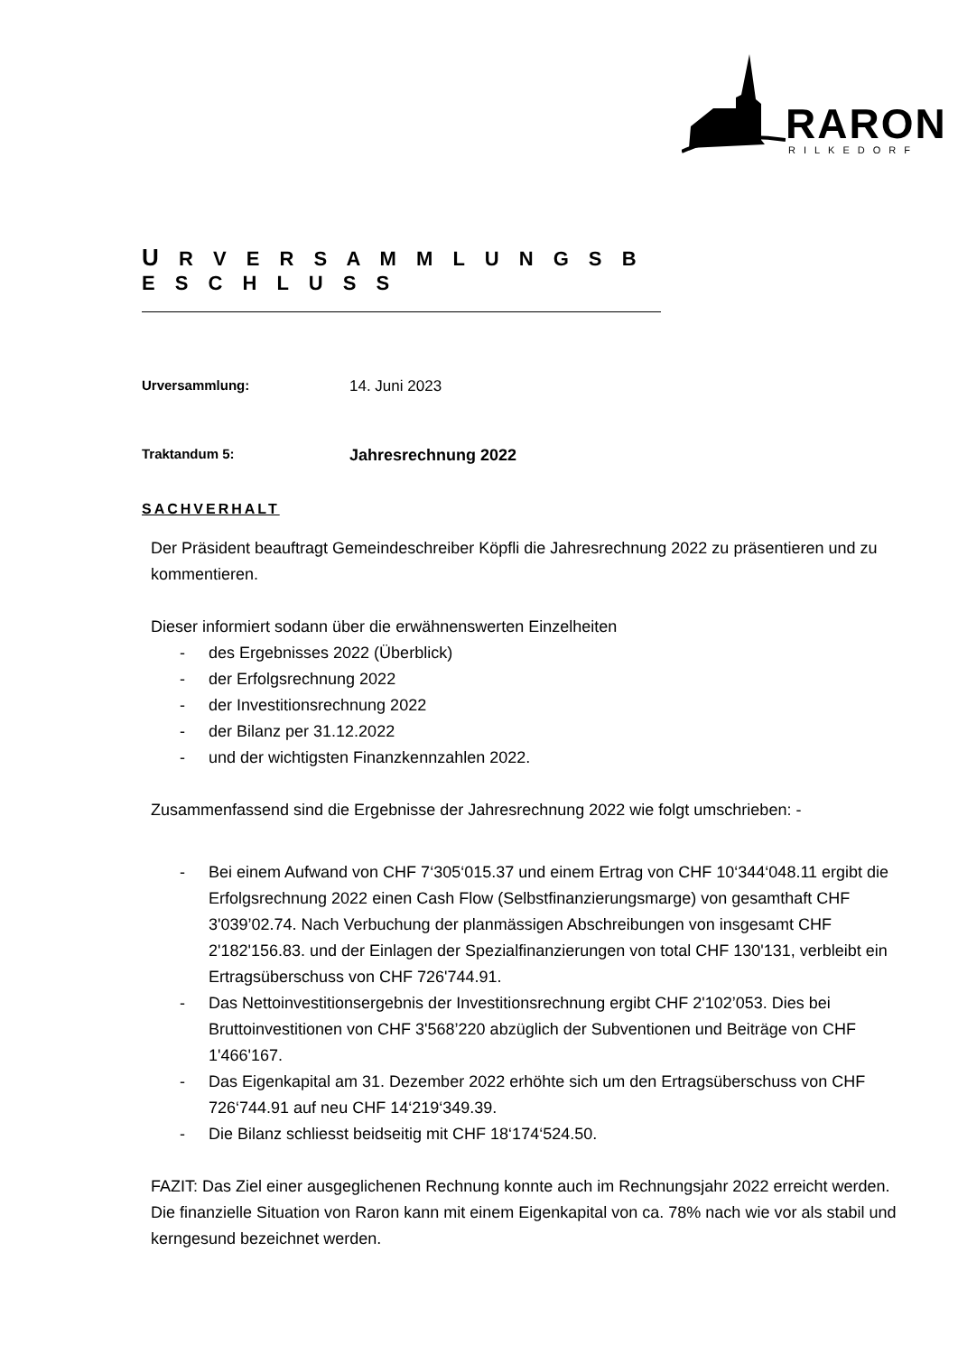RARON
RILKEDORF
U R V E R S A M M L U N G S B E S C H L U S S
Urversammlung: 14. Juni 2023
Traktandum 5:
Jahresrechnung 2022
SACHVERHALT
Der Präsident beauftragt Gemeindeschreiber Köpfli die Jahresrechnung 2022 zu präsentieren und zu kommentieren.
Dieser informiert sodann über die erwähnenswerten Einzelheiten
- des Ergebnisses 2022 (Überblick)
- der Erfolgsrechnung 2022
- der Investitionsrechnung 2022
- der Bilanz per 31.12.2022
- und der wichtigsten Finanzkennzahlen 2022.
Zusammenfassend sind die Ergebnisse der Jahresrechnung 2022 wie folgt umschrieben: -
- Bei einem Aufwand von CHF 7‘305‘015.37 und einem Ertrag von CHF 10‘344‘048.11 ergibt die Erfolgsrechnung 2022 einen Cash Flow (Selbstfinanzierungsmarge) von gesamthaft CHF 3'039’02.74. Nach Verbuchung der planmässigen Abschreibungen von insgesamt CHF 2'182'156.83. und der Einlagen der Spezialfinanzierungen von total CHF 130'131, verbleibt ein Ertragsüberschuss von CHF 726'744.91.
- Das Nettoinvestitionsergebnis der Investitionsrechnung ergibt CHF 2'102’053. Dies bei Bruttoinvestitionen von CHF 3'568’220 abzüglich der Subventionen und Beiträge von CHF 1'466'167.
- Das Eigenkapital am 31. Dezember 2022 erhöhte sich um den Ertragsüberschuss von CHF 726‘744.91 auf neu CHF 14‘219‘349.39.
- Die Bilanz schliesst beidseitig mit CHF 18‘174‘524.50.
FAZIT: Das Ziel einer ausgeglichenen Rechnung konnte auch im Rechnungsjahr 2022 erreicht werden. Die finanzielle Situation von Raron kann mit einem Eigenkapital von ca. 78% nach wie vor als stabil und kerngesund bezeichnet werden.